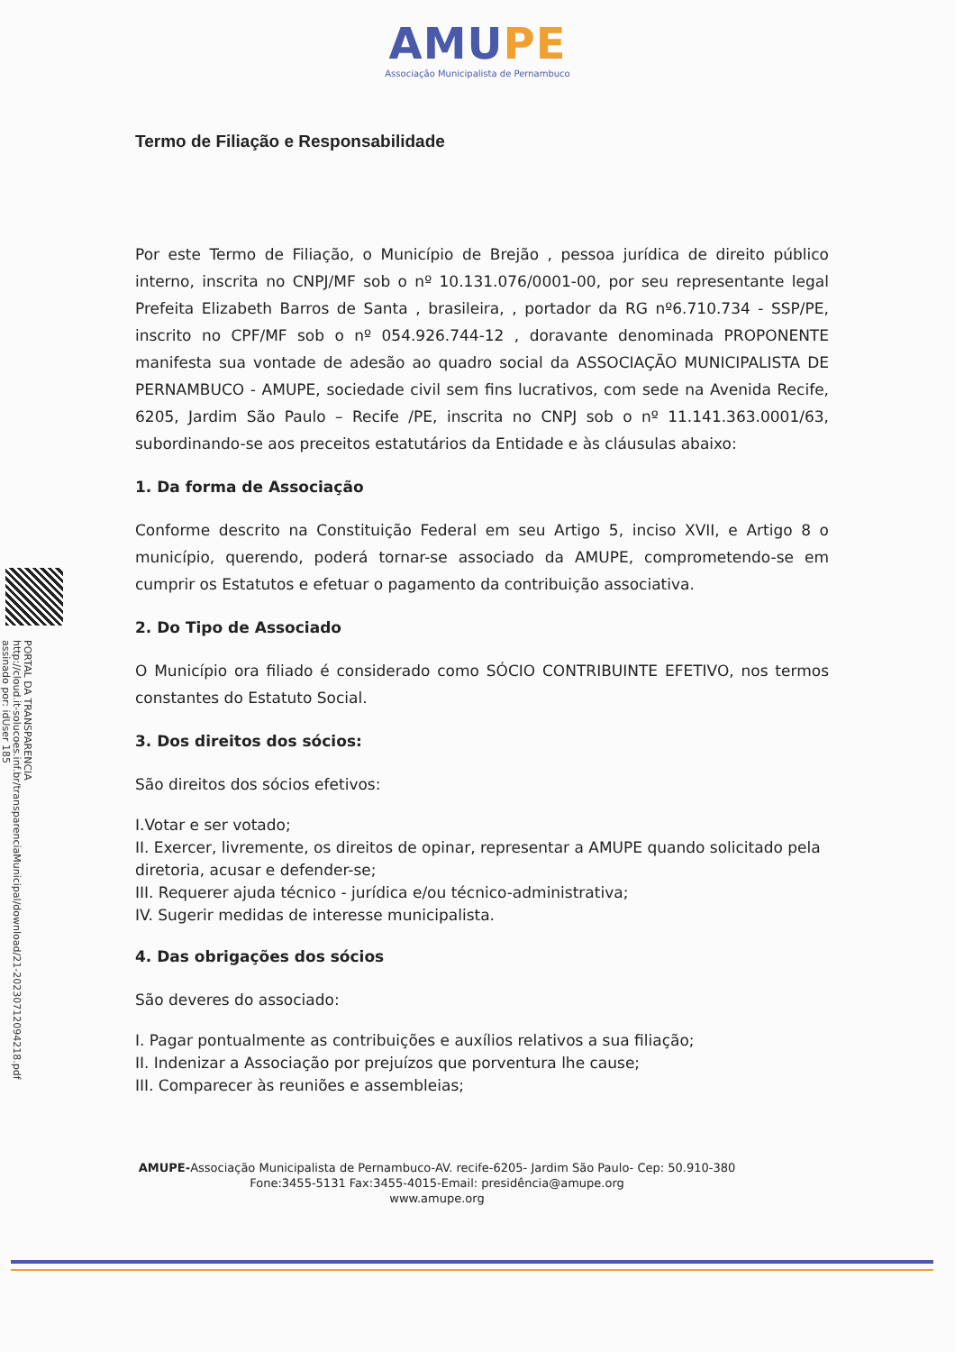AMUPE
Associação Municipalista de Pernambuco
PORTAL DA TRANSPARENCIA
http://cloud.it-solucoes.inf.br/transparenciaMunicipal/download/21-20230712094218.pdf
assinado por: idUser 185
Termo de Filiação e Responsabilidade
Por este Termo de Filiação, o Município de Brejão , pessoa jurídica de direito público interno, inscrita no CNPJ/MF sob o nº 10.131.076/0001-00, por seu representante legal Prefeita Elizabeth Barros de Santa , brasileira, , portador da RG nº6.710.734 - SSP/PE, inscrito no CPF/MF sob o nº 054.926.744-12 , doravante denominada PROPONENTE manifesta sua vontade de adesão ao quadro social da ASSOCIAÇÃO MUNICIPALISTA DE PERNAMBUCO - AMUPE, sociedade civil sem fins lucrativos, com sede na Avenida Recife, 6205, Jardim São Paulo – Recife /PE, inscrita no CNPJ sob o nº 11.141.363.0001/63, subordinando-se aos preceitos estatutários da Entidade e às cláusulas abaixo:
1. Da forma de Associação
Conforme descrito na Constituição Federal em seu Artigo 5, inciso XVII, e Artigo 8 o município, querendo, poderá tornar-se associado da AMUPE, comprometendo-se em cumprir os Estatutos e efetuar o pagamento da contribuição associativa.
2. Do Tipo de Associado
O Município ora filiado é considerado como SÓCIO CONTRIBUINTE EFETIVO, nos termos constantes do Estatuto Social.
3. Dos direitos dos sócios:
São direitos dos sócios efetivos:
I.Votar e ser votado;
II. Exercer, livremente, os direitos de opinar, representar a AMUPE quando solicitado pela diretoria, acusar e defender-se;
III. Requerer ajuda técnico - jurídica e/ou técnico-administrativa;
IV. Sugerir medidas de interesse municipalista.
4. Das obrigações dos sócios
São deveres do associado:
I. Pagar pontualmente as contribuições e auxílios relativos a sua filiação;
II. Indenizar a Associação por prejuízos que porventura lhe cause;
III. Comparecer às reuniões e assembleias;
AMUPE-Associação Municipalista de Pernambuco-AV. recife-6205- Jardim São Paulo- Cep: 50.910-380
Fone:3455-5131 Fax:3455-4015-Email: presidência@amupe.org
www.amupe.org